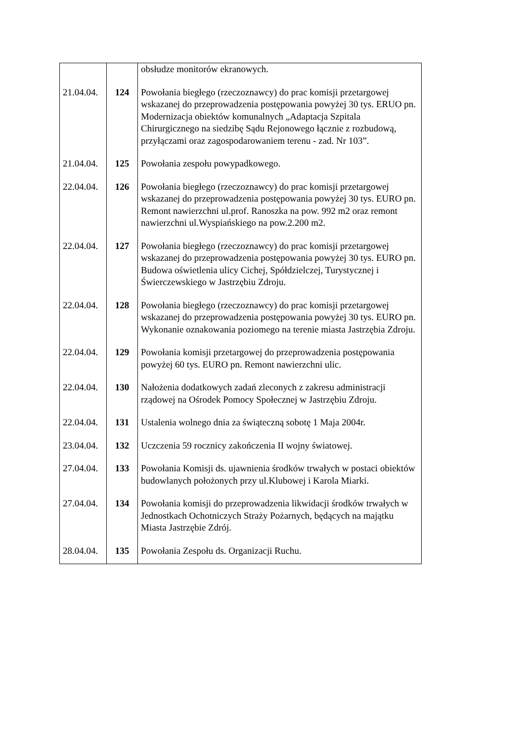| | | obsłudze monitorów ekranowych. |
| 21.04.04. | 124 | Powołania biegłego (rzeczoznawcy) do prac komisji przetargowej wskazanej do przeprowadzenia postępowania powyżej 30 tys. ERUO pn. Modernizacja obiektów komunalnych „Adaptacja Szpitala Chirurgicznego na siedzibę Sądu Rejonowego łącznie z rozbudową, przyłączami oraz zagospodarowaniem terenu - zad. Nr 103”. |
| 21.04.04. | 125 | Powołania zespołu powypadkowego. |
| 22.04.04. | 126 | Powołania biegłego (rzeczoznawcy) do prac komisji przetargowej wskazanej do przeprowadzenia postępowania powyżej 30 tys. EURO pn. Remont nawierzchni ul.prof. Ranoszka na pow. 992 m2 oraz remont nawierzchni ul.Wyspiańskiego na pow.2.200 m2. |
| 22.04.04. | 127 | Powołania biegłego (rzeczoznawcy) do prac komisji przetargowej wskazanej do przeprowadzenia postępowania powyżej 30 tys. EURO pn. Budowa oświetlenia ulicy Cichej, Spółdzielczej, Turystycznej i Świerczewskiego w Jastrzębiu Zdroju. |
| 22.04.04. | 128 | Powołania biegłego (rzeczoznawcy) do prac komisji przetargowej wskazanej do przeprowadzenia postępowania powyżej 30 tys. EURO pn. Wykonanie oznakowania poziomego na terenie miasta Jastrzębia Zdroju. |
| 22.04.04. | 129 | Powołania komisji przetargowej do przeprowadzenia postępowania powyżej 60 tys. EURO pn. Remont nawierzchni ulic. |
| 22.04.04. | 130 | Nałożenia dodatkowych zadań zleconych z zakresu administracji rządowej na Ośrodek Pomocy Społecznej w Jastrzębiu Zdroju. |
| 22.04.04. | 131 | Ustalenia wolnego dnia za świąteczną sobotę 1 Maja 2004r. |
| 23.04.04. | 132 | Uczczenia 59 rocznicy zakończenia II wojny światowej. |
| 27.04.04. | 133 | Powołania Komisji ds. ujawnienia środków trwałych w postaci obiektów budowlanych położonych przy ul.Klubowej i Karola Miarki. |
| 27.04.04. | 134 | Powołania komisji do przeprowadzenia likwidacji środków trwałych w Jednostkach Ochotniczych Straży Pożarnych, będących na majątku Miasta Jastrzębie Zdrój. |
| 28.04.04. | 135 | Powołania Zespołu ds. Organizacji Ruchu. |